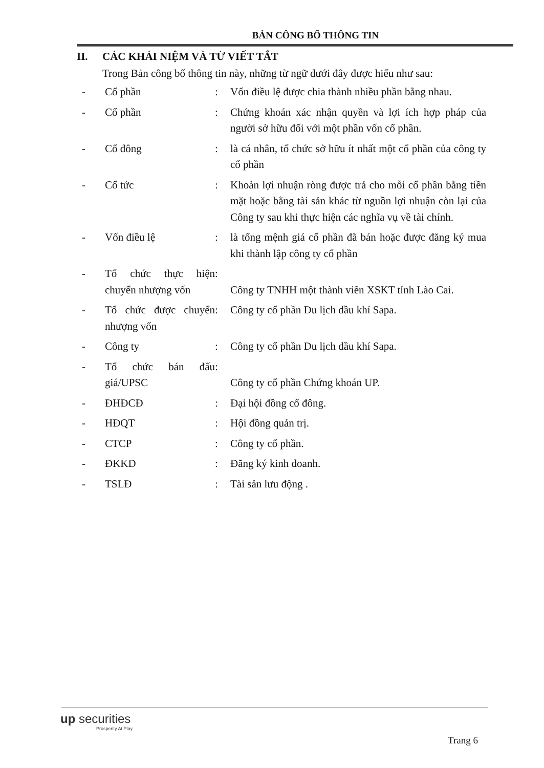BẢN CÔNG BỐ THÔNG TIN
II. CÁC KHÁI NIỆM VÀ TỪ VIẾT TẮT
Trong Bản công bố thông tin này, những từ ngữ dưới đây được hiểu như sau:
| - | Cổ phần | : | Vốn điều lệ được chia thành nhiều phần bằng nhau. |
| - | Cổ phần | : | Chứng khoán xác nhận quyền và lợi ích hợp pháp của người sở hữu đối với một phần vốn cổ phần. |
| - | Cổ đông | : | là cá nhân, tổ chức sở hữu ít nhất một cổ phần của công ty cổ phần |
| - | Cổ tức | : | Khoản lợi nhuận ròng được trả cho mỗi cổ phần bằng tiền mặt hoặc bằng tài sản khác từ nguồn lợi nhuận còn lại của Công ty sau khi thực hiện các nghĩa vụ về tài chính. |
| - | Vốn điều lệ | : | là tổng mệnh giá cổ phần đã bán hoặc được đăng ký mua khi thành lập công ty cổ phần |
| - | Tổ chức thực hiện chuyển nhượng vốn | : | Công ty TNHH một thành viên XSKT tỉnh Lào Cai. |
| - | Tổ chức được chuyển nhượng vốn | : | Công ty cổ phần Du lịch dầu khí Sapa. |
| - | Công ty | : | Công ty cổ phần Du lịch dầu khí Sapa. |
| - | Tổ chức bán đấu giá/UPSC | : | Công ty cổ phần Chứng khoán UP. |
| - | ĐHĐCĐ | : | Đại hội đồng cổ đông. |
| - | HĐQT | : | Hội đồng quản trị. |
| - | CTCP | : | Công ty cổ phần. |
| - | ĐKKD | : | Đăng ký kinh doanh. |
| - | TSLĐ | : | Tài sản lưu động . |
up securities
Prosperity At Play
Trang 6